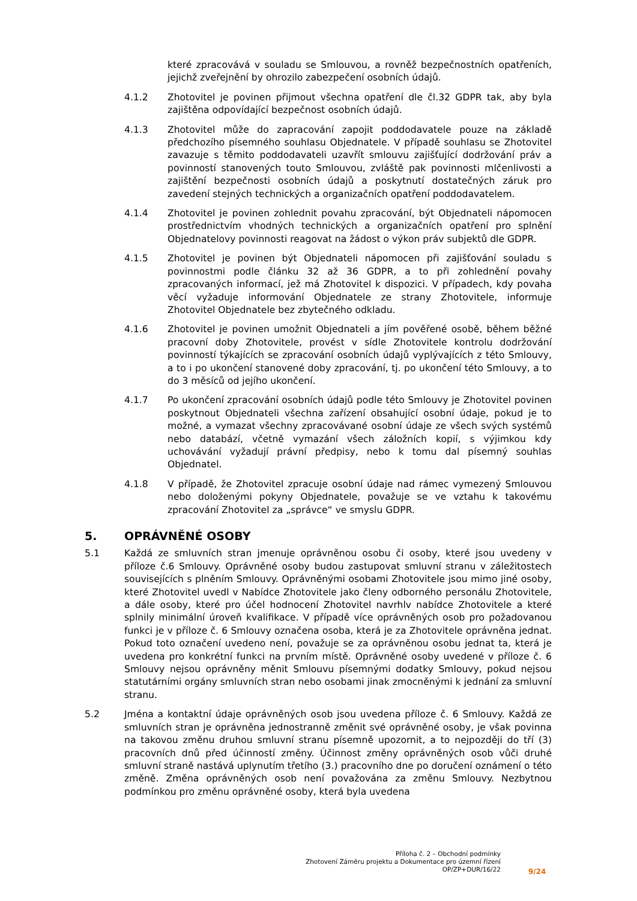které zpracovává v souladu se Smlouvou, a rovněž bezpečnostních opatřeních, jejichž zveřejnění by ohrozilo zabezpečení osobních údajů.
4.1.2 Zhotovitel je povinen přijmout všechna opatření dle čl.32 GDPR tak, aby byla zajištěna odpovídající bezpečnost osobních údajů.
4.1.3 Zhotovitel může do zapracování zapojit poddodavatele pouze na základě předchozího písemného souhlasu Objednatele. V případě souhlasu se Zhotovitel zavazuje s těmito poddodavateli uzavřít smlouvu zajišťující dodržování práv a povinností stanovených touto Smlouvou, zvláště pak povinnosti mlčenlivosti a zajištění bezpečnosti osobních údajů a poskytnutí dostatečných záruk pro zavedení stejných technických a organizačních opatření poddodavatelem.
4.1.4 Zhotovitel je povinen zohlednit povahu zpracování, být Objednateli nápomocen prostřednictvím vhodných technických a organizačních opatření pro splnění Objednatelovy povinnosti reagovat na žádost o výkon práv subjektů dle GDPR.
4.1.5 Zhotovitel je povinen být Objednateli nápomocen při zajišťování souladu s povinnostmi podle článku 32 až 36 GDPR, a to při zohlednění povahy zpracovaných informací, jež má Zhotovitel k dispozici. V případech, kdy povaha věcí vyžaduje informování Objednatele ze strany Zhotovitele, informuje Zhotovitel Objednatele bez zbytečného odkladu.
4.1.6 Zhotovitel je povinen umožnit Objednateli a jím pověřené osobě, během běžné pracovní doby Zhotovitele, provést v sídle Zhotovitele kontrolu dodržování povinností týkajících se zpracování osobních údajů vyplývajících z této Smlouvy, a to i po ukončení stanovené doby zpracování, tj. po ukončení této Smlouvy, a to do 3 měsíců od jejího ukončení.
4.1.7 Po ukončení zpracování osobních údajů podle této Smlouvy je Zhotovitel povinen poskytnout Objednateli všechna zařízení obsahující osobní údaje, pokud je to možné, a vymazat všechny zpracovávané osobní údaje ze všech svých systémů nebo databází, včetně vymazání všech záložních kopií, s výjimkou kdy uchovávání vyžadují právní předpisy, nebo k tomu dal písemný souhlas Objednatel.
4.1.8 V případě, že Zhotovitel zpracuje osobní údaje nad rámec vymezený Smlouvou nebo doloženými pokyny Objednatele, považuje se ve vztahu k takovému zpracování Zhotovitel za „správce“ ve smyslu GDPR.
5. OPRÁVNĚNÉ OSOBY
5.1 Každá ze smluvních stran jmenuje oprávněnou osobu či osoby, které jsou uvedeny v příloze č.6 Smlouvy. Oprávněné osoby budou zastupovat smluvní stranu v záležitostech souvisejících s plněním Smlouvy. Oprávněnými osobami Zhotovitele jsou mimo jiné osoby, které Zhotovitel uvedl v Nabídce Zhotovitele jako členy odborného personálu Zhotovitele, a dále osoby, které pro účel hodnocení Zhotovitel navrhlv nabídce Zhotovitele a které splnily minimální úroveň kvalifikace. V případě více oprávněných osob pro požadovanou funkci je v příloze č. 6 Smlouvy označena osoba, která je za Zhotovitele oprávněna jednat. Pokud toto označení uvedeno není, považuje se za oprávněnou osobu jednat ta, která je uvedena pro konkrétní funkci na prvním místě. Oprávněné osoby uvedené v příloze č. 6 Smlouvy nejsou oprávněny měnit Smlouvu písemnými dodatky Smlouvy, pokud nejsou statutárními orgány smluvních stran nebo osobami jinak zmocněnými k jednání za smluvní stranu.
5.2 Jména a kontaktní údaje oprávněných osob jsou uvedena příloze č. 6 Smlouvy. Každá ze smluvních stran je oprávněna jednostranně změnit své oprávněné osoby, je však povinna na takovou změnu druhou smluvní stranu písemně upozornit, a to nejpozději do tří (3) pracovních dnů před účinností změny. Účinnost změny oprávněných osob vůči druhé smluvní straně nastává uplynutím třetího (3.) pracovního dne po doručení oznámení o této změně. Změna oprávněných osob není považována za změnu Smlouvy. Nezbytnou podmínkou pro změnu oprávněné osoby, která byla uvedena
Příloha č. 2 – Obchodní podmínky
Zhotovení Záměru projektu a Dokumentace pro územní řízení
OP/ZP+DUR/16/22
9/24